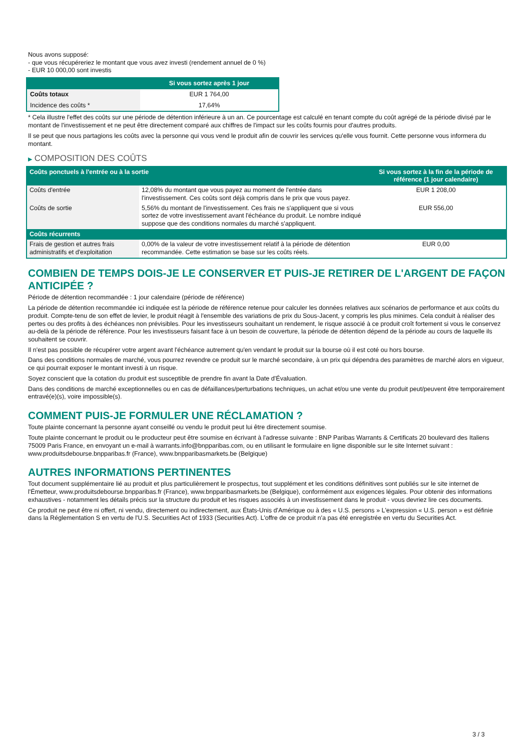Nous avons supposé:
- que vous récupéreriez le montant que vous avez investi (rendement annuel de 0 %)
- EUR 10 000,00 sont investis
| | Si vous sortez après 1 jour |
| --- | --- |
| Coûts totaux | EUR 1 764,00 |
| Incidence des coûts * | 17,64% |
* Cela illustre l'effet des coûts sur une période de détention inférieure à un an. Ce pourcentage est calculé en tenant compte du coût agrégé de la période divisé par le montant de l'investissement et ne peut être directement comparé aux chiffres de l'impact sur les coûts fournis pour d'autres produits.
Il se peut que nous partagions les coûts avec la personne qui vous vend le produit afin de couvrir les services qu'elle vous fournit. Cette personne vous informera du montant.
▶ COMPOSITION DES COÛTS
| Coûts ponctuels à l'entrée ou à la sortie | | Si vous sortez à la fin de la période de référence (1 jour calendaire) |
| --- | --- | --- |
| Coûts d'entrée | 12,08% du montant que vous payez au moment de l'entrée dans l'investissement. Ces coûts sont déjà compris dans le prix que vous payez. | EUR 1 208,00 |
| Coûts de sortie | 5,56% du montant de l'investissement. Ces frais ne s'appliquent que si vous sortez de votre investissement avant l'échéance du produit. Le nombre indiqué suppose que des conditions normales du marché s'appliquent. | EUR 556,00 |
| Coûts récurrents | | |
| Frais de gestion et autres frais administratifs et d'exploitation | 0,00% de la valeur de votre investissement relatif à la période de détention recommandée. Cette estimation se base sur les coûts réels. | EUR 0,00 |
COMBIEN DE TEMPS DOIS-JE LE CONSERVER ET PUIS-JE RETIRER DE L'ARGENT DE FAÇON ANTICIPÉE ?
Période de détention recommandée : 1 jour calendaire (période de référence)
La période de détention recommandée ici indiquée est la période de référence retenue pour calculer les données relatives aux scénarios de performance et aux coûts du produit. Compte-tenu de son effet de levier, le produit réagit à l'ensemble des variations de prix du Sous-Jacent, y compris les plus minimes. Cela conduit à réaliser des pertes ou des profits à des échéances non prévisibles. Pour les investisseurs souhaitant un rendement, le risque associé à ce produit croît fortement si vous le conservez au-delà de la période de référence. Pour les investisseurs faisant face à un besoin de couverture, la période de détention dépend de la période au cours de laquelle ils souhaitent se couvrir.
Il n'est pas possible de récupérer votre argent avant l'échéance autrement qu'en vendant le produit sur la bourse où il est coté ou hors bourse.
Dans des conditions normales de marché, vous pourrez revendre ce produit sur le marché secondaire, à un prix qui dépendra des paramètres de marché alors en vigueur, ce qui pourrait exposer le montant investi à un risque.
Soyez conscient que la cotation du produit est susceptible de prendre fin avant la Date d'Évaluation.
Dans des conditions de marché exceptionnelles ou en cas de défaillances/perturbations techniques, un achat et/ou une vente du produit peut/peuvent être temporairement entravé(e)(s), voire impossible(s).
COMMENT PUIS-JE FORMULER UNE RÉCLAMATION ?
Toute plainte concernant la personne ayant conseillé ou vendu le produit peut lui être directement soumise.
Toute plainte concernant le produit ou le producteur peut être soumise en écrivant à l'adresse suivante : BNP Paribas Warrants & Certificats 20 boulevard des Italiens 75009 Paris France, en envoyant un e-mail à warrants.info@bnpparibas.com, ou en utilisant le formulaire en ligne disponible sur le site Internet suivant : www.produitsdebourse.bnpparibas.fr (France), www.bnpparibasmarkets.be (Belgique)
AUTRES INFORMATIONS PERTINENTES
Tout document supplémentaire lié au produit et plus particulièrement le prospectus, tout supplément et les conditions définitives sont publiés sur le site internet de l'Émetteur, www.produitsdebourse.bnpparibas.fr (France), www.bnpparibasmarkets.be (Belgique), conformément aux exigences légales. Pour obtenir des informations exhaustives - notamment les détails précis sur la structure du produit et les risques associés à un investissement dans le produit - vous devriez lire ces documents.
Ce produit ne peut être ni offert, ni vendu, directement ou indirectement, aux États-Unis d'Amérique ou à des « U.S. persons » L'expression « U.S. person » est définie dans la Réglementation S en vertu de l'U.S. Securities Act of 1933 (Securities Act). L'offre de ce produit n'a pas été enregistrée en vertu du Securities Act.
3 / 3